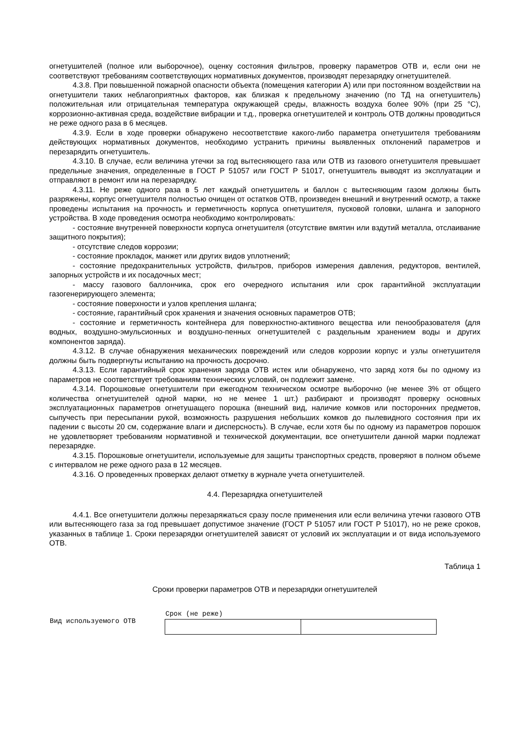огнетушителей (полное или выборочное), оценку состояния фильтров, проверку параметров ОТВ и, если они не соответствуют требованиям соответствующих нормативных документов, производят перезарядку огнетушителей.
4.3.8. При повышенной пожарной опасности объекта (помещения категории А) или при постоянном воздействии на огнетушители таких неблагоприятных факторов, как близкая к предельному значению (по ТД на огнетушитель) положительная или отрицательная температура окружающей среды, влажность воздуха более 90% (при 25 °C), коррозионно-активная среда, воздействие вибрации и т.д., проверка огнетушителей и контроль ОТВ должны проводиться не реже одного раза в 6 месяцев.
4.3.9. Если в ходе проверки обнаружено несоответствие какого-либо параметра огнетушителя требованиям действующих нормативных документов, необходимо устранить причины выявленных отклонений параметров и перезарядить огнетушитель.
4.3.10. В случае, если величина утечки за год вытесняющего газа или ОТВ из газового огнетушителя превышает предельные значения, определенные в ГОСТ Р 51057 или ГОСТ Р 51017, огнетушитель выводят из эксплуатации и отправляют в ремонт или на перезарядку.
4.3.11. Не реже одного раза в 5 лет каждый огнетушитель и баллон с вытесняющим газом должны быть разряжены, корпус огнетушителя полностью очищен от остатков ОТВ, произведен внешний и внутренний осмотр, а также проведены испытания на прочность и герметичность корпуса огнетушителя, пусковой головки, шланга и запорного устройства. В ходе проведения осмотра необходимо контролировать:
- состояние внутренней поверхности корпуса огнетушителя (отсутствие вмятин или вздутий металла, отслаивание защитного покрытия);
- отсутствие следов коррозии;
- состояние прокладок, манжет или других видов уплотнений;
- состояние предохранительных устройств, фильтров, приборов измерения давления, редукторов, вентилей, запорных устройств и их посадочных мест;
- массу газового баллончика, срок его очередного испытания или срок гарантийной эксплуатации газогенерирующего элемента;
- состояние поверхности и узлов крепления шланга;
- состояние, гарантийный срок хранения и значения основных параметров ОТВ;
- состояние и герметичность контейнера для поверхностно-активного вещества или пенообразователя (для водных, воздушно-эмульсионных и воздушно-пенных огнетушителей с раздельным хранением воды и других компонентов заряда).
4.3.12. В случае обнаружения механических повреждений или следов коррозии корпус и узлы огнетушителя должны быть подвергнуты испытанию на прочность досрочно.
4.3.13. Если гарантийный срок хранения заряда ОТВ истек или обнаружено, что заряд хотя бы по одному из параметров не соответствует требованиям технических условий, он подлежит замене.
4.3.14. Порошковые огнетушители при ежегодном техническом осмотре выборочно (не менее 3% от общего количества огнетушителей одной марки, но не менее 1 шт.) разбирают и производят проверку основных эксплуатационных параметров огнетушащего порошка (внешний вид, наличие комков или посторонних предметов, сыпучесть при пересыпании рукой, возможность разрушения небольших комков до пылевидного состояния при их падении с высоты 20 см, содержание влаги и дисперсность). В случае, если хотя бы по одному из параметров порошок не удовлетворяет требованиям нормативной и технической документации, все огнетушители данной марки подлежат перезарядке.
4.3.15. Порошковые огнетушители, используемые для защиты транспортных средств, проверяют в полном объеме с интервалом не реже одного раза в 12 месяцев.
4.3.16. О проведенных проверках делают отметку в журнале учета огнетушителей.
4.4. Перезарядка огнетушителей
4.4.1. Все огнетушители должны перезаряжаться сразу после применения или если величина утечки газового ОТВ или вытесняющего газа за год превышает допустимое значение (ГОСТ Р 51057 или ГОСТ Р 51017), но не реже сроков, указанных в таблице 1. Сроки перезарядки огнетушителей зависят от условий их эксплуатации и от вида используемого ОТВ.
Таблица 1
Сроки проверки параметров ОТВ и перезарядки огнетушителей
| Вид используемого ОТВ | Срок (не реже) | |
| --- | --- | --- |